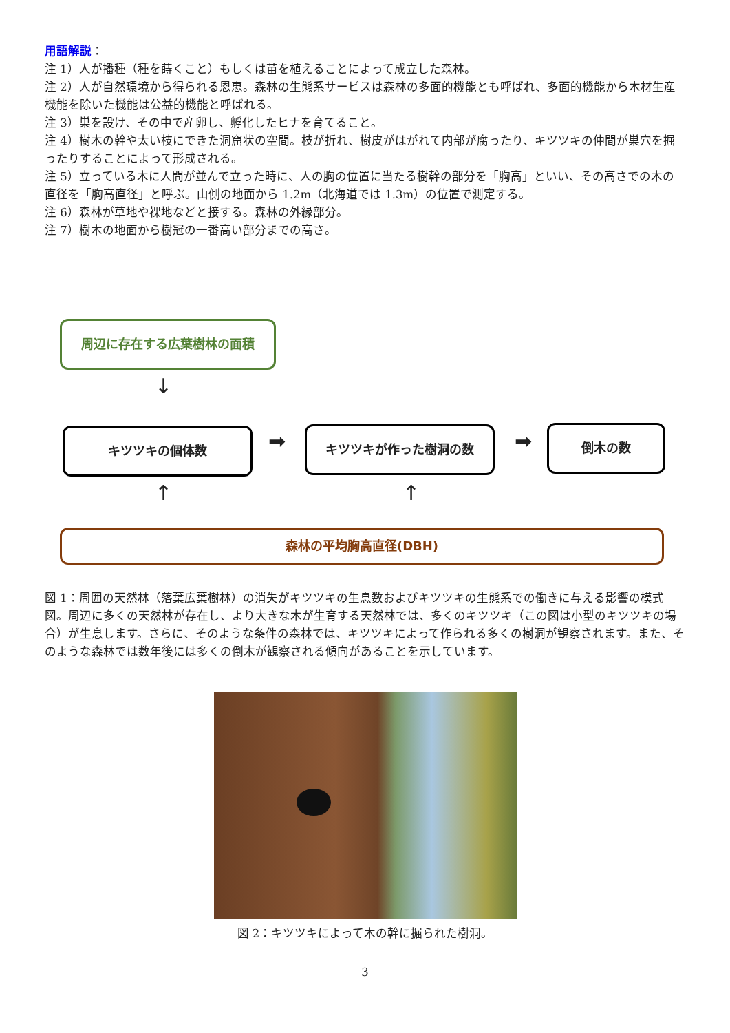用語解説：
注 1）人が播種（種を蒔くこと）もしくは苗を植えることによって成立した森林。
注 2）人が自然環境から得られる恩恵。森林の生態系サービスは森林の多面的機能とも呼ばれ、多面的機能から木材生産機能を除いた機能は公益的機能と呼ばれる。
注 3）巣を設け、その中で産卵し、孵化したヒナを育てること。
注 4）樹木の幹や太い枝にできた洞窟状の空間。枝が折れ、樹皮がはがれて内部が腐ったり、キツツキの仲間が巣穴を掘ったりすることによって形成される。
注 5）立っている木に人間が並んで立った時に、人の胸の位置に当たる樹幹の部分を「胸高」といい、その高さでの木の直径を「胸高直径」と呼ぶ。山側の地面から 1.2m（北海道では 1.3m）の位置で測定する。
注 6）森林が草地や裸地などと接する。森林の外縁部分。
注 7）樹木の地面から樹冠の一番高い部分までの高さ。
周辺に存在する広葉樹林の面積
↓
キツツキの個体数 ➡
キツツキが作った樹洞の数
➡
倒木の数
↑ ↑
森林の平均胸高直径(DBH)
図 1：周囲の天然林（落葉広葉樹林）の消失がキツツキの生息数およびキツツキの生態系での働きに与える影響の模式図。周辺に多くの天然林が存在し、より大きな木が生育する天然林では、多くのキツツキ（この図は小型のキツツキの場合）が生息します。さらに、そのような条件の森林では、キツツキによって作られる多くの樹洞が観察されます。また、そのような森林では数年後には多くの倒木が観察される傾向があることを示しています。
図 2：キツツキによって木の幹に掘られた樹洞。
3